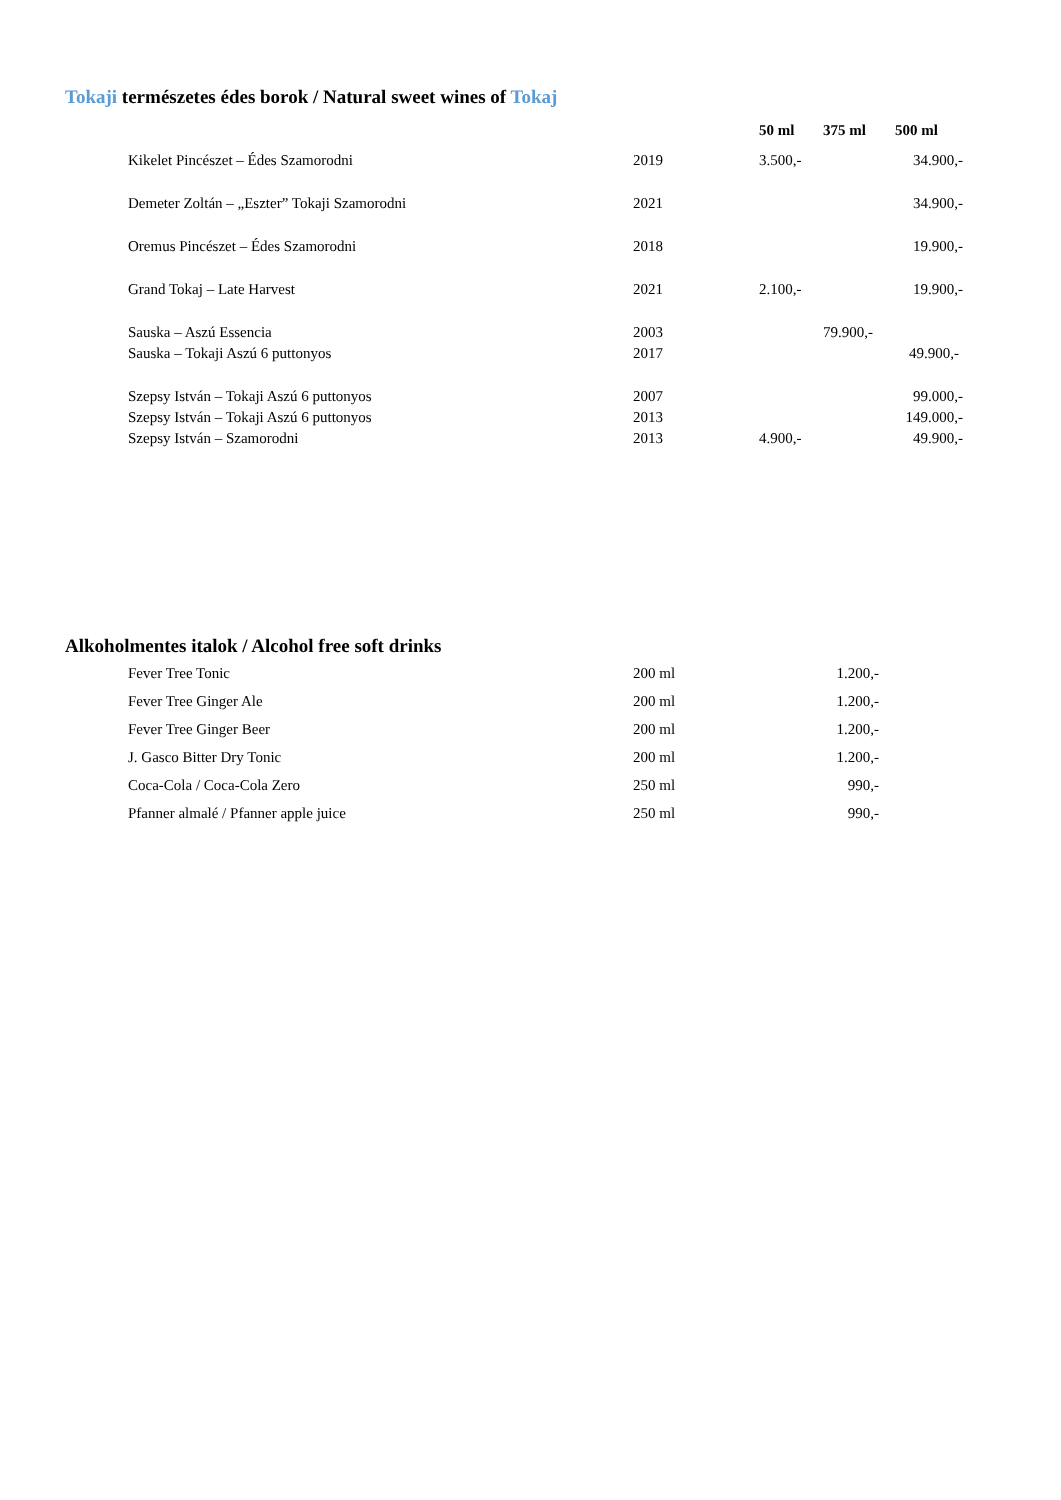Tokaji természetes édes borok / Natural sweet wines of Tokaj
| | | 50 ml | 375 ml | 500 ml |
| --- | --- | --- | --- | --- |
| Kikelet Pincészet – Édes Szamorodni | 2019 | 3.500,- | | 34.900,- |
| Demeter Zoltán – „Eszter” Tokaji Szamorodni | 2021 | | | 34.900,- |
| Oremus Pincészet – Édes Szamorodni | 2018 | | | 19.900,- |
| Grand Tokaj – Late Harvest | 2021 | 2.100,- | | 19.900,- |
| Sauska – Aszú Essencia | 2003 | | 79.900,- | |
| Sauska – Tokaji Aszú 6 puttonyos | 2017 | | | 49.900,- |
| Szepsy István – Tokaji Aszú 6 puttonyos | 2007 | | | 99.000,- |
| Szepsy István – Tokaji Aszú 6 puttonyos | 2013 | | | 149.000,- |
| Szepsy István – Szamorodni | 2013 | 4.900,- | | 49.900,- |
Alkoholmentes italok / Alcohol free soft drinks
| Fever Tree Tonic | 200 ml | 1.200,- |
| Fever Tree Ginger Ale | 200 ml | 1.200,- |
| Fever Tree Ginger Beer | 200 ml | 1.200,- |
| J. Gasco Bitter Dry Tonic | 200 ml | 1.200,- |
| Coca-Cola / Coca-Cola Zero | 250 ml | 990,- |
| Pfanner almalé / Pfanner apple juice | 250 ml | 990,- |